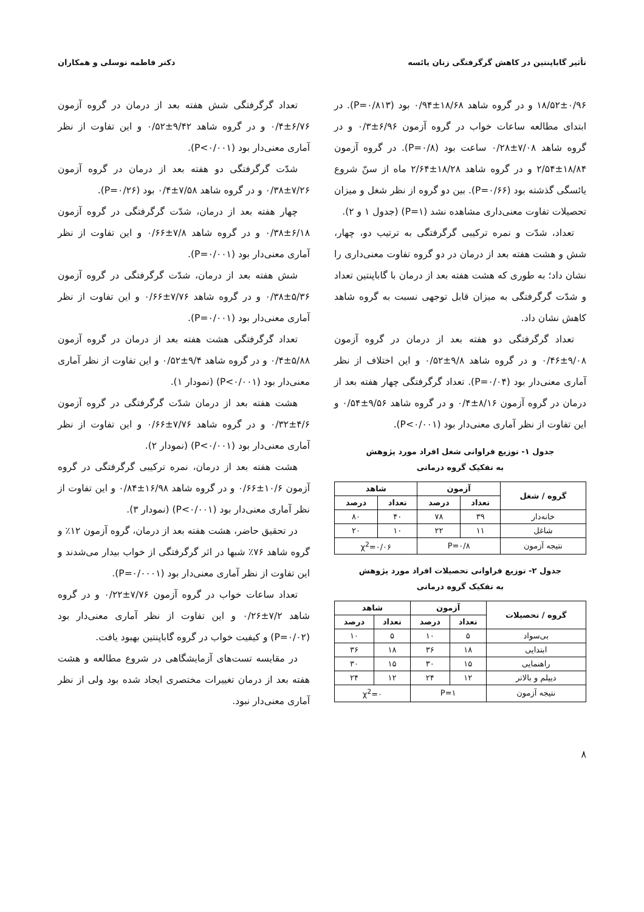تأثیر گاباپنتین در کاهش گرگرفتگی زنان یائسه دکتر فاطمه توسلی و همکاران
۱۸/۵۲±۰/۹۶ و در گروه شاهد ۱۸/۶۸±۰/۹۴ بود (P=۰/۸۱۳). در ابتدای مطالعه ساعات خواب در گروه آزمون ۶/۹۶±۰/۳ و در گروه شاهد ۷/۰۸±۰/۲۸ ساعت بود (P=۰/۸). در گروه آزمون ۱۸/۸۴±۲/۵۴ و در گروه شاهد ۱۸/۲۸±۲/۶۴ ماه از سنّ شروع یائسگی گذشته بود (P=۰/۶۶). بین دو گروه از نظر شغل و میزان تحصیلات تفاوت معنی‌داری مشاهده نشد (P=۱) (جدول ۱ و ۲).
تعداد، شدّت و نمره ترکیبی گرگرفتگی به ترتیب دو، چهار، شش و هشت هفته بعد از درمان در دو گروه تفاوت معنی‌داری را نشان داد؛ به طوری که هشت هفته بعد از درمان با گاباپنتین تعداد و شدّت گرگرفتگی به میزان قابل توجهی نسبت به گروه شاهد کاهش نشان داد.
تعداد گرگرفتگی دو هفته بعد از درمان در گروه آزمون ۹/۰۸±۰/۴۶ و در گروه شاهد ۹/۸±۰/۵۲ و این اختلاف از نظر آماری معنی‌دار بود (P=۰/۰۴). تعداد گرگرفتگی چهار هفته بعد از درمان در گروه آزمون ۸/۱۶±۰/۴ و در گروه شاهد ۹/۵۶±۰/۵۴ و این تفاوت از نظر آماری معنی‌دار بود (P<۰/۰۰۱).
جدول ۱- توزیع فراوانی شغل افراد مورد پژوهش
به تفکیک گروه درمانی
| گروه / شغل | آزمون | | شاهد | |
| --- | --- | --- | --- | --- |
| | تعداد | درصد | تعداد | درصد |
| خانه‌دار | ۳۹ | ۷۸ | ۴۰ | ۸۰ |
| شاغل | ۱۱ | ۲۲ | ۱۰ | ۲۰ |
| نتیجه آزمون | P=۰/۸ | | χ<sup>2</sup>=۰/۰۶ | |
جدول ۲- توزیع فراوانی تحصیلات افراد مورد پژوهش
به تفکیک گروه درمانی
| گروه / تحصیلات | آزمون | | شاهد | |
| --- | --- | --- | --- | --- |
| | تعداد | درصد | تعداد | درصد |
| بی‌سواد | ۵ | ۱۰ | ۵ | ۱۰ |
| ابتدایی | ۱۸ | ۳۶ | ۱۸ | ۳۶ |
| راهنمایی | ۱۵ | ۳۰ | ۱۵ | ۳۰ |
| دیپلم و بالاتر | ۱۲ | ۲۴ | ۱۲ | ۲۴ |
| نتیجه آزمون | P=۱ | | χ<sup>2</sup>=۰ | |
تعداد گرگرفتگی شش هفته بعد از درمان در گروه آزمون ۶/۷۶±۰/۴ و در گروه شاهد ۹/۴۲±۰/۵۲ و این تفاوت از نظر آماری معنی‌دار بود (P<۰/۰۰۱).
شدّت گرگرفتگی دو هفته بعد از درمان در گروه آزمون ۷/۲۶±۰/۳۸ و در گروه شاهد ۷/۵۸±۰/۴ بود (P=۰/۲۶).
چهار هفته بعد از درمان، شدّت گرگرفتگی در گروه آزمون ۶/۱۸±۰/۳۸ و در گروه شاهد ۷/۸±۰/۶۶ و این تفاوت از نظر آماری معنی‌دار بود (P=۰/۰۰۱).
شش هفته بعد از درمان، شدّت گرگرفتگی در گروه آزمون ۵/۳۶±۰/۳۸ و در گروه شاهد ۷/۷۶±۰/۶۶ و این تفاوت از نظر آماری معنی‌دار بود (P=۰/۰۰۱).
تعداد گرگرفتگی هشت هفته بعد از درمان در گروه آزمون ۵/۸۸±۰/۴ و در گروه شاهد ۹/۴±۰/۵۲ و این تفاوت از نظر آماری معنی‌دار بود (P<۰/۰۰۱) (نمودار ۱).
هشت هفته بعد از درمان شدّت گرگرفتگی در گروه آزمون ۴/۶±۰/۳۲ و در گروه شاهد ۷/۷۶±۰/۶۶ و این تفاوت از نظر آماری معنی‌دار بود (P<۰/۰۰۱) (نمودار ۲).
هشت هفته بعد از درمان، نمره ترکیبی گرگرفتگی در گروه آزمون ۱۰/۶±۰/۶۶ و در گروه شاهد ۱۶/۹۸±۰/۸۴ و این تفاوت از نظر آماری معنی‌دار بود (P<۰/۰۰۱) (نمودار ۳).
در تحقیق حاضر، هشت هفته بعد از درمان، گروه آزمون ۱۲٪ و گروه شاهد ۷۶٪ شبها در اثر گرگرفتگی از خواب بیدار می‌شدند و این تفاوت از نظر آماری معنی‌دار بود (P=۰/۰۰۰۱).
تعداد ساعات خواب در گروه آزمون ۷/۷۶±۰/۲۲ و در گروه شاهد ۷/۲±۰/۲۶ و این تفاوت از نظر آماری معنی‌دار بود (P=۰/۰۲) و کیفیت خواب در گروه گاباپنتین بهبود یافت.
در مقایسه تست‌های آزمایشگاهی در شروع مطالعه و هشت هفته بعد از درمان تغییرات مختصری ایجاد شده بود ولی از نظر آماری معنی‌دار نبود.
۸